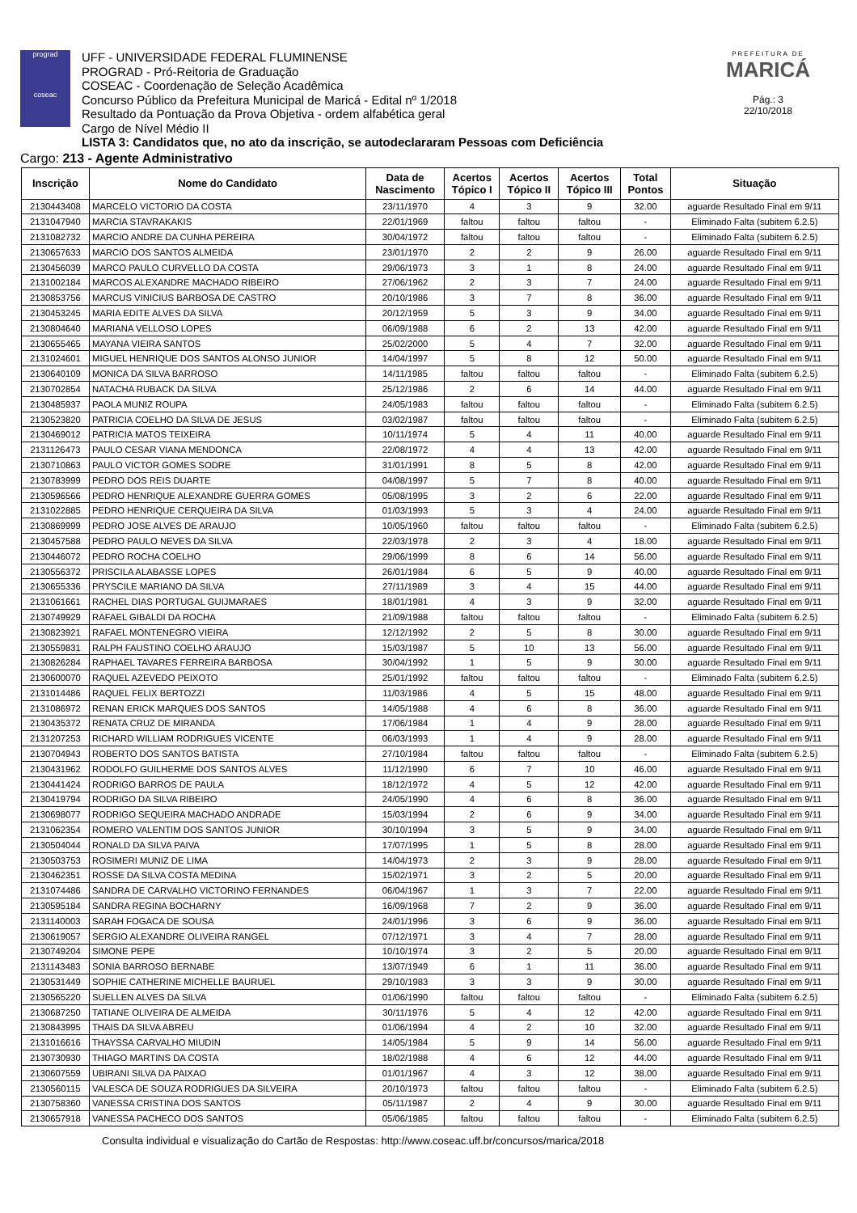prograd
coseac
UFF - UNIVERSIDADE FEDERAL FLUMINENSE
PROGRAD - Pró-Reitoria de Graduação
COSEAC - Coordenação de Seleção Acadêmica
Concurso Público da Prefeitura Municipal de Maricá - Edital nº 1/2018
Resultado da Pontuação da Prova Objetiva - ordem alfabética geral
Cargo de Nível Médio II
LISTA 3: Candidatos que, no ato da inscrição, se autodeclararam Pessoas com Deficiência
PREFEITURA DE
MARICÁ
Pág.: 3
22/10/2018
Cargo: 213 - Agente Administrativo
| Inscrição | Nome do Candidato | Data de Nascimento | Acertos Tópico I | Acertos Tópico II | Acertos Tópico III | Total Pontos | Situação |
| --- | --- | --- | --- | --- | --- | --- | --- |
| 2130443408 | MARCELO VICTORIO DA COSTA | 23/11/1970 | 4 | 3 | 9 | 32.00 | aguarde Resultado Final em 9/11 |
| 2131047940 | MARCIA STAVRAKAKIS | 22/01/1969 | faltou | faltou | faltou | - | Eliminado Falta (subitem 6.2.5) |
| 2131082732 | MARCIO ANDRE DA CUNHA PEREIRA | 30/04/1972 | faltou | faltou | faltou | - | Eliminado Falta (subitem 6.2.5) |
| 2130657633 | MARCIO DOS SANTOS ALMEIDA | 23/01/1970 | 2 | 2 | 9 | 26.00 | aguarde Resultado Final em 9/11 |
| 2130456039 | MARCO PAULO CURVELLO DA COSTA | 29/06/1973 | 3 | 1 | 8 | 24.00 | aguarde Resultado Final em 9/11 |
| 2131002184 | MARCOS ALEXANDRE MACHADO RIBEIRO | 27/06/1962 | 2 | 3 | 7 | 24.00 | aguarde Resultado Final em 9/11 |
| 2130853756 | MARCUS VINICIUS BARBOSA DE CASTRO | 20/10/1986 | 3 | 7 | 8 | 36.00 | aguarde Resultado Final em 9/11 |
| 2130453245 | MARIA EDITE ALVES DA SILVA | 20/12/1959 | 5 | 3 | 9 | 34.00 | aguarde Resultado Final em 9/11 |
| 2130804640 | MARIANA VELLOSO LOPES | 06/09/1988 | 6 | 2 | 13 | 42.00 | aguarde Resultado Final em 9/11 |
| 2130655465 | MAYANA VIEIRA SANTOS | 25/02/2000 | 5 | 4 | 7 | 32.00 | aguarde Resultado Final em 9/11 |
| 2131024601 | MIGUEL HENRIQUE DOS SANTOS ALONSO JUNIOR | 14/04/1997 | 5 | 8 | 12 | 50.00 | aguarde Resultado Final em 9/11 |
| 2130640109 | MONICA DA SILVA BARROSO | 14/11/1985 | faltou | faltou | faltou | - | Eliminado Falta (subitem 6.2.5) |
| 2130702854 | NATACHA RUBACK DA SILVA | 25/12/1986 | 2 | 6 | 14 | 44.00 | aguarde Resultado Final em 9/11 |
| 2130485937 | PAOLA MUNIZ ROUPA | 24/05/1983 | faltou | faltou | faltou | - | Eliminado Falta (subitem 6.2.5) |
| 2130523820 | PATRICIA COELHO DA SILVA DE JESUS | 03/02/1987 | faltou | faltou | faltou | - | Eliminado Falta (subitem 6.2.5) |
| 2130469012 | PATRICIA MATOS TEIXEIRA | 10/11/1974 | 5 | 4 | 11 | 40.00 | aguarde Resultado Final em 9/11 |
| 2131126473 | PAULO CESAR VIANA MENDONCA | 22/08/1972 | 4 | 4 | 13 | 42.00 | aguarde Resultado Final em 9/11 |
| 2130710863 | PAULO VICTOR GOMES SODRE | 31/01/1991 | 8 | 5 | 8 | 42.00 | aguarde Resultado Final em 9/11 |
| 2130783999 | PEDRO DOS REIS DUARTE | 04/08/1997 | 5 | 7 | 8 | 40.00 | aguarde Resultado Final em 9/11 |
| 2130596566 | PEDRO HENRIQUE ALEXANDRE GUERRA GOMES | 05/08/1995 | 3 | 2 | 6 | 22.00 | aguarde Resultado Final em 9/11 |
| 2131022885 | PEDRO HENRIQUE CERQUEIRA DA SILVA | 01/03/1993 | 5 | 3 | 4 | 24.00 | aguarde Resultado Final em 9/11 |
| 2130869999 | PEDRO JOSE ALVES DE ARAUJO | 10/05/1960 | faltou | faltou | faltou | - | Eliminado Falta (subitem 6.2.5) |
| 2130457588 | PEDRO PAULO NEVES DA SILVA | 22/03/1978 | 2 | 3 | 4 | 18.00 | aguarde Resultado Final em 9/11 |
| 2130446072 | PEDRO ROCHA COELHO | 29/06/1999 | 8 | 6 | 14 | 56.00 | aguarde Resultado Final em 9/11 |
| 2130556372 | PRISCILA ALABASSE LOPES | 26/01/1984 | 6 | 5 | 9 | 40.00 | aguarde Resultado Final em 9/11 |
| 2130655336 | PRYSCILE MARIANO DA SILVA | 27/11/1989 | 3 | 4 | 15 | 44.00 | aguarde Resultado Final em 9/11 |
| 2131061661 | RACHEL DIAS PORTUGAL GUIJMARAES | 18/01/1981 | 4 | 3 | 9 | 32.00 | aguarde Resultado Final em 9/11 |
| 2130749929 | RAFAEL GIBALDI DA ROCHA | 21/09/1988 | faltou | faltou | faltou | - | Eliminado Falta (subitem 6.2.5) |
| 2130823921 | RAFAEL MONTENEGRO VIEIRA | 12/12/1992 | 2 | 5 | 8 | 30.00 | aguarde Resultado Final em 9/11 |
| 2130559831 | RALPH FAUSTINO COELHO ARAUJO | 15/03/1987 | 5 | 10 | 13 | 56.00 | aguarde Resultado Final em 9/11 |
| 2130826284 | RAPHAEL TAVARES FERREIRA BARBOSA | 30/04/1992 | 1 | 5 | 9 | 30.00 | aguarde Resultado Final em 9/11 |
| 2130600070 | RAQUEL AZEVEDO PEIXOTO | 25/01/1992 | faltou | faltou | faltou | - | Eliminado Falta (subitem 6.2.5) |
| 2131014486 | RAQUEL FELIX BERTOZZI | 11/03/1986 | 4 | 5 | 15 | 48.00 | aguarde Resultado Final em 9/11 |
| 2131086972 | RENAN ERICK MARQUES DOS SANTOS | 14/05/1988 | 4 | 6 | 8 | 36.00 | aguarde Resultado Final em 9/11 |
| 2130435372 | RENATA CRUZ DE MIRANDA | 17/06/1984 | 1 | 4 | 9 | 28.00 | aguarde Resultado Final em 9/11 |
| 2131207253 | RICHARD WILLIAM RODRIGUES VICENTE | 06/03/1993 | 1 | 4 | 9 | 28.00 | aguarde Resultado Final em 9/11 |
| 2130704943 | ROBERTO DOS SANTOS BATISTA | 27/10/1984 | faltou | faltou | faltou | - | Eliminado Falta (subitem 6.2.5) |
| 2130431962 | RODOLFO GUILHERME DOS SANTOS ALVES | 11/12/1990 | 6 | 7 | 10 | 46.00 | aguarde Resultado Final em 9/11 |
| 2130441424 | RODRIGO BARROS DE PAULA | 18/12/1972 | 4 | 5 | 12 | 42.00 | aguarde Resultado Final em 9/11 |
| 2130419794 | RODRIGO DA SILVA RIBEIRO | 24/05/1990 | 4 | 6 | 8 | 36.00 | aguarde Resultado Final em 9/11 |
| 2130698077 | RODRIGO SEQUEIRA MACHADO ANDRADE | 15/03/1994 | 2 | 6 | 9 | 34.00 | aguarde Resultado Final em 9/11 |
| 2131062354 | ROMERO VALENTIM DOS SANTOS JUNIOR | 30/10/1994 | 3 | 5 | 9 | 34.00 | aguarde Resultado Final em 9/11 |
| 2130504044 | RONALD DA SILVA PAIVA | 17/07/1995 | 1 | 5 | 8 | 28.00 | aguarde Resultado Final em 9/11 |
| 2130503753 | ROSIMERI MUNIZ DE LIMA | 14/04/1973 | 2 | 3 | 9 | 28.00 | aguarde Resultado Final em 9/11 |
| 2130462351 | ROSSE DA SILVA COSTA MEDINA | 15/02/1971 | 3 | 2 | 5 | 20.00 | aguarde Resultado Final em 9/11 |
| 2131074486 | SANDRA DE CARVALHO VICTORINO FERNANDES | 06/04/1967 | 1 | 3 | 7 | 22.00 | aguarde Resultado Final em 9/11 |
| 2130595184 | SANDRA REGINA BOCHARNY | 16/09/1968 | 7 | 2 | 9 | 36.00 | aguarde Resultado Final em 9/11 |
| 2131140003 | SARAH FOGACA DE SOUSA | 24/01/1996 | 3 | 6 | 9 | 36.00 | aguarde Resultado Final em 9/11 |
| 2130619057 | SERGIO ALEXANDRE OLIVEIRA RANGEL | 07/12/1971 | 3 | 4 | 7 | 28.00 | aguarde Resultado Final em 9/11 |
| 2130749204 | SIMONE PEPE | 10/10/1974 | 3 | 2 | 5 | 20.00 | aguarde Resultado Final em 9/11 |
| 2131143483 | SONIA BARROSO BERNABE | 13/07/1949 | 6 | 1 | 11 | 36.00 | aguarde Resultado Final em 9/11 |
| 2130531449 | SOPHIE CATHERINE MICHELLE BAURUEL | 29/10/1983 | 3 | 3 | 9 | 30.00 | aguarde Resultado Final em 9/11 |
| 2130565220 | SUELLEN ALVES DA SILVA | 01/06/1990 | faltou | faltou | faltou | - | Eliminado Falta (subitem 6.2.5) |
| 2130687250 | TATIANE OLIVEIRA DE ALMEIDA | 30/11/1976 | 5 | 4 | 12 | 42.00 | aguarde Resultado Final em 9/11 |
| 2130843995 | THAIS DA SILVA ABREU | 01/06/1994 | 4 | 2 | 10 | 32.00 | aguarde Resultado Final em 9/11 |
| 2131016616 | THAYSSA CARVALHO MIUDIN | 14/05/1984 | 5 | 9 | 14 | 56.00 | aguarde Resultado Final em 9/11 |
| 2130730930 | THIAGO MARTINS DA COSTA | 18/02/1988 | 4 | 6 | 12 | 44.00 | aguarde Resultado Final em 9/11 |
| 2130607559 | UBIRANI SILVA DA PAIXAO | 01/01/1967 | 4 | 3 | 12 | 38.00 | aguarde Resultado Final em 9/11 |
| 2130560115 | VALESCA DE SOUZA RODRIGUES DA SILVEIRA | 20/10/1973 | faltou | faltou | faltou | - | Eliminado Falta (subitem 6.2.5) |
| 2130758360 | VANESSA CRISTINA DOS SANTOS | 05/11/1987 | 2 | 4 | 9 | 30.00 | aguarde Resultado Final em 9/11 |
| 2130657918 | VANESSA PACHECO DOS SANTOS | 05/06/1985 | faltou | faltou | faltou | - | Eliminado Falta (subitem 6.2.5) |
Consulta individual e visualização do Cartão de Respostas: http://www.coseac.uff.br/concursos/marica/2018